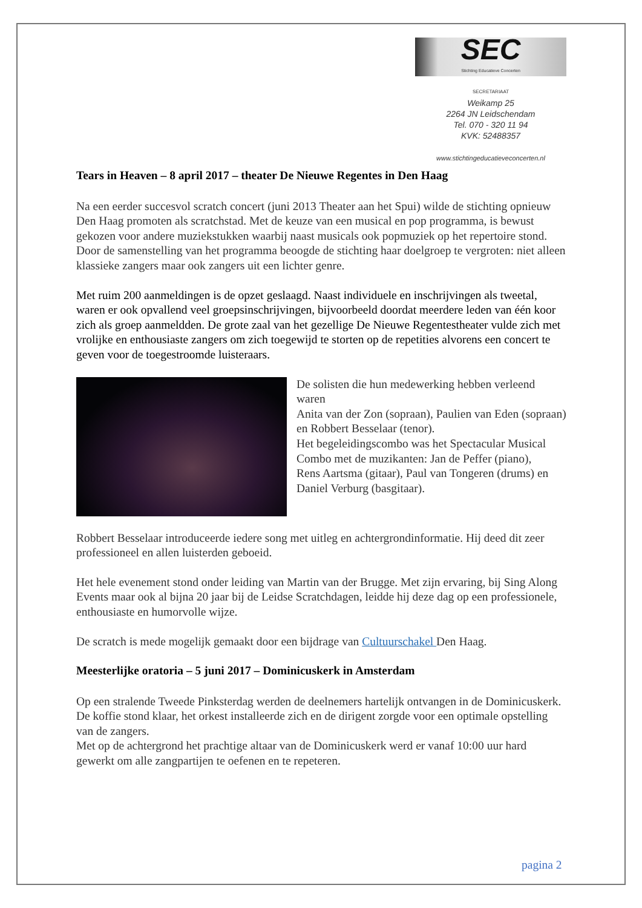SEC
Stichting Educatieve Concerten
SECRETARIAAT
Weikamp 25
2264 JN Leidschendam
Tel. 070 - 320 11 94
KVK: 52488357
www.stichtingeducatieveconcerten.nl
Tears in Heaven – 8 april 2017 – theater De Nieuwe Regentes in Den Haag
Na een eerder succesvol scratch concert (juni 2013 Theater aan het Spui) wilde de stichting opnieuw Den Haag promoten als scratchstad. Met de keuze van een musical en pop programma, is bewust gekozen voor andere muziekstukken waarbij naast musicals ook popmuziek op het repertoire stond. Door de samenstelling van het programma beoogde de stichting haar doelgroep te vergroten: niet alleen klassieke zangers maar ook zangers uit een lichter genre.
Met ruim 200 aanmeldingen is de opzet geslaagd. Naast individuele en inschrijvingen als tweetal, waren er ook opvallend veel groepsinschrijvingen, bijvoorbeeld doordat meerdere leden van één koor zich als groep aanmeldden. De grote zaal van het gezellige De Nieuwe Regentestheater vulde zich met vrolijke en enthousiaste zangers om zich toegewijd te storten op de repetities alvorens een concert te geven voor de toegestroomde luisteraars.
De solisten die hun medewerking hebben verleend waren
Anita van der Zon (sopraan), Paulien van Eden (sopraan) en Robbert Besselaar (tenor).
Het begeleidingscombo was het Spectacular Musical Combo met de muzikanten: Jan de Peffer (piano),
Rens Aartsma (gitaar), Paul van Tongeren (drums) en Daniel Verburg (basgitaar).
Robbert Besselaar introduceerde iedere song met uitleg en achtergrondinformatie. Hij deed dit zeer professioneel en allen luisterden geboeid.
Het hele evenement stond onder leiding van Martin van der Brugge. Met zijn ervaring, bij Sing Along Events maar ook al bijna 20 jaar bij de Leidse Scratchdagen, leidde hij deze dag op een professionele, enthousiaste en humorvolle wijze.
De scratch is mede mogelijk gemaakt door een bijdrage van Cultuurschakel Den Haag.
Meesterlijke oratoria – 5 juni 2017 – Dominicuskerk in Amsterdam
Op een stralende Tweede Pinksterdag werden de deelnemers hartelijk ontvangen in de Dominicuskerk. De koffie stond klaar, het orkest installeerde zich en de dirigent zorgde voor een optimale opstelling van de zangers.
Met op de achtergrond het prachtige altaar van de Dominicuskerk werd er vanaf 10:00 uur hard gewerkt om alle zangpartijen te oefenen en te repeteren.
pagina 2